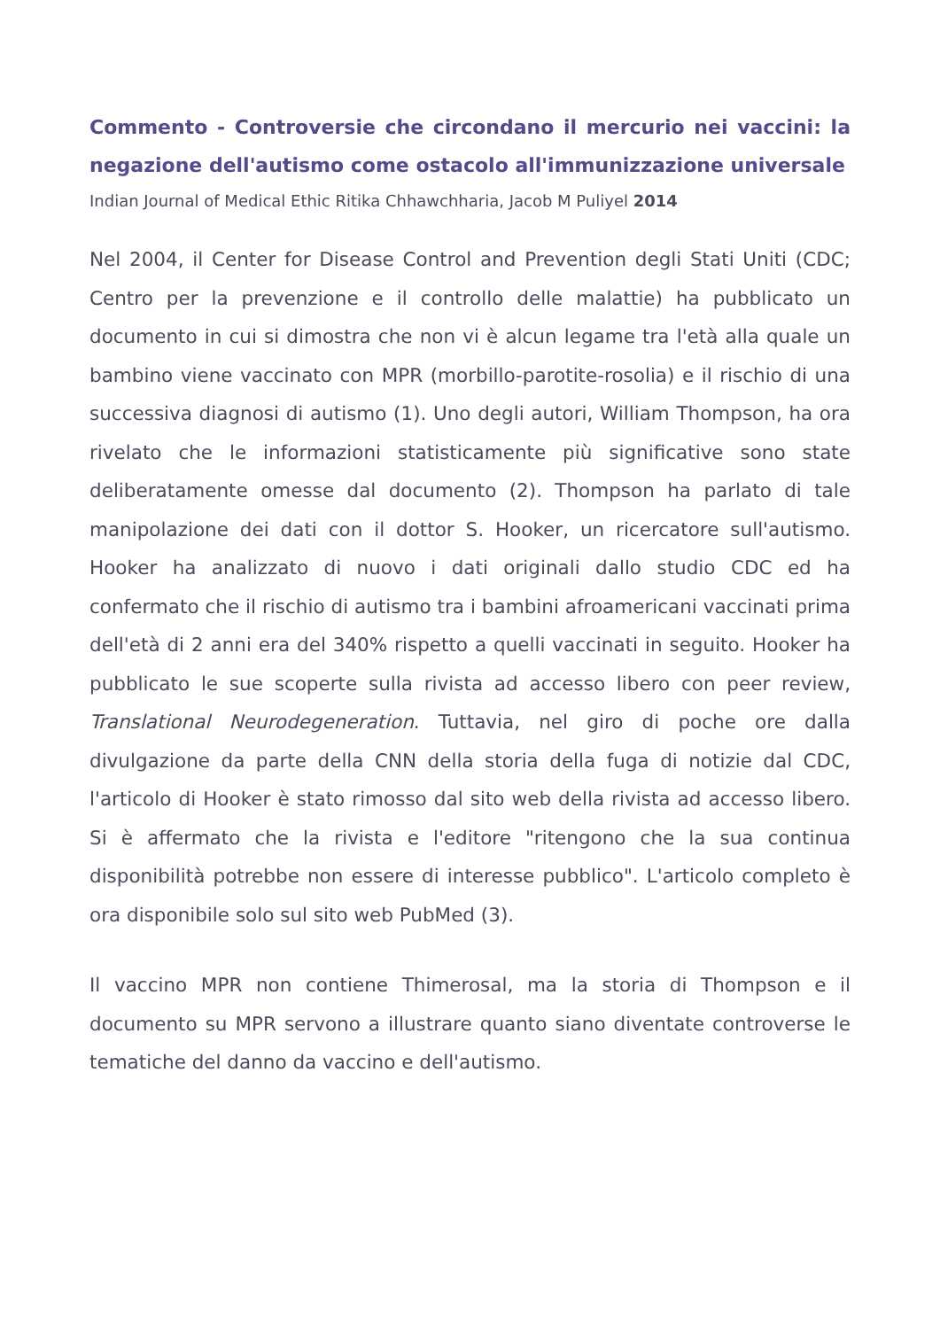Commento - Controversie che circondano il mercurio nei vaccini: la negazione dell'autismo come ostacolo all'immunizzazione universale
Indian Journal of Medical Ethic Ritika Chhawchharia, Jacob M Puliyel 2014
Nel 2004, il Center for Disease Control and Prevention degli Stati Uniti (CDC; Centro per la prevenzione e il controllo delle malattie) ha pubblicato un documento in cui si dimostra che non vi è alcun legame tra l'età alla quale un bambino viene vaccinato con MPR (morbillo-parotite-rosolia) e il rischio di una successiva diagnosi di autismo (1). Uno degli autori, William Thompson, ha ora rivelato che le informazioni statisticamente più significative sono state deliberatamente omesse dal documento (2). Thompson ha parlato di tale manipolazione dei dati con il dottor S. Hooker, un ricercatore sull'autismo. Hooker ha analizzato di nuovo i dati originali dallo studio CDC ed ha confermato che il rischio di autismo tra i bambini afroamericani vaccinati prima dell'età di 2 anni era del 340% rispetto a quelli vaccinati in seguito. Hooker ha pubblicato le sue scoperte sulla rivista ad accesso libero con peer review, Translational Neurodegeneration. Tuttavia, nel giro di poche ore dalla divulgazione da parte della CNN della storia della fuga di notizie dal CDC, l'articolo di Hooker è stato rimosso dal sito web della rivista ad accesso libero. Si è affermato che la rivista e l'editore "ritengono che la sua continua disponibilità potrebbe non essere di interesse pubblico". L'articolo completo è ora disponibile solo sul sito web PubMed (3).
Il vaccino MPR non contiene Thimerosal, ma la storia di Thompson e il documento su MPR servono a illustrare quanto siano diventate controverse le tematiche del danno da vaccino e dell'autismo.